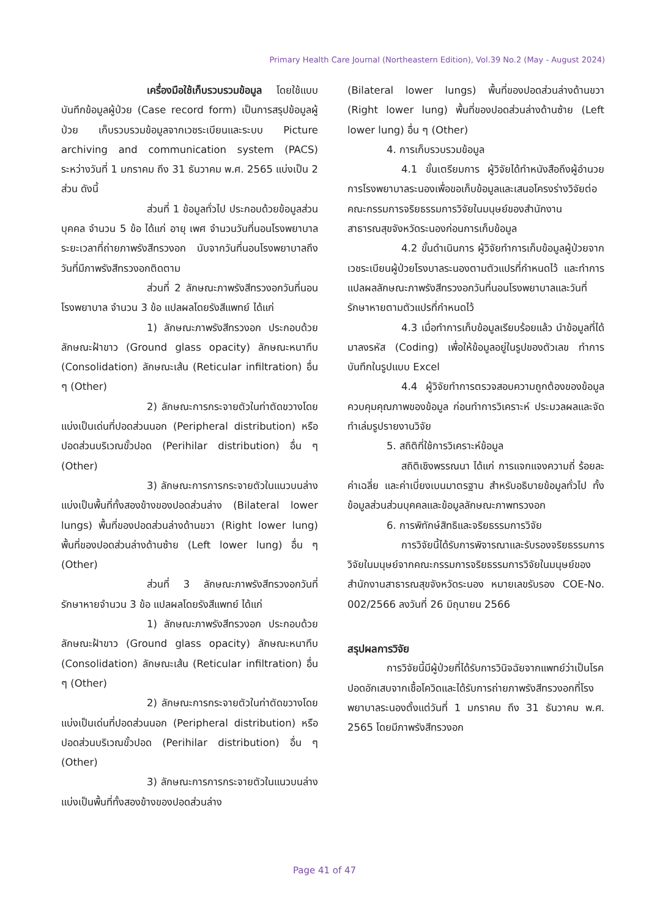Primary Health Care Journal (Northeastern Edition), Vol.39 No.2 (May - August 2024)
เครื่องมือใช้เก็บรวบรวมข้อมูล โดยใช้แบบบันทึกข้อมูลผู้ป่วย (Case record form) เป็นการสรุปข้อมูลผู้ป่วย เก็บรวบรวมข้อมูลจากเวชระเบียนและระบบ Picture archiving and communication system (PACS) ระหว่างวันที่ 1 มกราคม ถึง 31 ธันวาคม พ.ศ. 2565 แบ่งเป็น 2 ส่วน ดังนี้
ส่วนที่ 1 ข้อมูลทั่วไป ประกอบด้วยข้อมูลส่วนบุคคล จำนวน 5 ข้อ ได้แก่ อายุ เพศ จำนวนวันที่นอนโรงพยาบาล ระยะเวลาที่ถ่ายภาพรังสีทรวงอก นับจากวันที่นอนโรงพยาบาลถึงวันที่มีภาพรังสีทรวงอกติดตาม
ส่วนที่ 2 ลักษณะภาพรังสีทรวงอกวันที่นอนโรงพยาบาล จำนวน 3 ข้อ แปลผลโดยรังสีแพทย์ ได้แก่
1) ลักษณะภาพรังสีทรวงอก ประกอบด้วย ลักษณะฝ้าขาว (Ground glass opacity) ลักษณะหนาทึบ (Consolidation) ลักษณะเส้น (Reticular infiltration) อื่น ๆ (Other)
2) ลักษณะการกระจายตัวในท่าตัดขวางโดยแบ่งเป็นเด่นที่ปอดส่วนนอก (Peripheral distribution) หรือปอดส่วนบริเวณขั้วปอด (Perihilar distribution) อื่น ๆ (Other)
3) ลักษณะการการกระจายตัวในแนวบนล่าง แบ่งเป็นพื้นที่ทั้งสองข้างของปอดส่วนล่าง (Bilateral lower lungs) พื้นที่ของปอดส่วนล่างด้านขวา (Right lower lung) พื้นที่ของปอดส่วนล่างด้านซ้าย (Left lower lung) อื่น ๆ (Other)
ส่วนที่ 3 ลักษณะภาพรังสีทรวงอกวันที่รักษาหายจำนวน 3 ข้อ แปลผลโดยรังสีแพทย์ ได้แก่
1) ลักษณะภาพรังสีทรวงอก ประกอบด้วย ลักษณะฝ้าขาว (Ground glass opacity) ลักษณะหนาทึบ (Consolidation) ลักษณะเส้น (Reticular infiltration) อื่น ๆ (Other)
2) ลักษณะการกระจายตัวในท่าตัดขวางโดยแบ่งเป็นเด่นที่ปอดส่วนนอก (Peripheral distribution) หรือปอดส่วนบริเวณขั้วปอด (Perihilar distribution) อื่น ๆ (Other)
3) ลักษณะการการกระจายตัวในแนวบนล่าง แบ่งเป็นพื้นที่ทั้งสองข้างของปอดส่วนล่าง
(Bilateral lower lungs) พื้นที่ของปอดส่วนล่างด้านขวา (Right lower lung) พื้นที่ของปอดส่วนล่างด้านซ้าย (Left lower lung) อื่น ๆ (Other)
4. การเก็บรวบรวมข้อมูล
4.1 ขั้นเตรียมการ ผู้วิจัยได้ทำหนังสือถึงผู้อำนวยการโรงพยาบาลระนองเพื่อขอเก็บข้อมูลและเสนอโครงร่างวิจัยต่อคณะกรรมการจริยธรรมการวิจัยในมนุษย์ของสำนักงานสาธารณสุขจังหวัดระนองก่อนการเก็บข้อมูล
4.2 ขั้นดำเนินการ ผู้วิจัยทำการเก็บข้อมูลผู้ป่วยจากเวชระเบียนผู้ป่วยโรงบาลระนองตามตัวแปรที่กำหนดไว้ และทำการแปลผลลักษณะภาพรังสีทรวงอกวันที่นอนโรงพยาบาลและวันที่รักษาหายตามตัวแปรที่กำหนดไว้
4.3 เมื่อทำการเก็บข้อมูลเรียบร้อยแล้ว นำข้อมูลที่ได้มาลงรหัส (Coding) เพื่อให้ข้อมูลอยู่ในรูปของตัวเลข ทำการบันทึกในรูปแบบ Excel
4.4 ผู้วิจัยทำการตรวจสอบความถูกต้องของข้อมูล ควบคุมคุณภาพของข้อมูล ก่อนทำการวิเคราะห์ ประมวลผลและจัดทำเล่มรูปรายงานวิจัย
5. สถิติที่ใช้การวิเคราะห์ข้อมูล
สถิติเชิงพรรณนา ได้แก่ การแจกแจงความถี่ ร้อยละ ค่าเฉลี่ย และค่าเบี่ยงเบนมาตรฐาน สำหรับอธิบายข้อมูลทั่วไป ทั้งข้อมูลส่วนส่วนบุคคลและข้อมูลลักษณะภาพทรวงอก
6. การพิทักษ์สิทธิและจริยธรรมการวิจัย
การวิจัยนี้ได้รับการพิจารณาและรับรองจริยธรรมการวิจัยในมนุษย์จากคณะกรรมการจริยธรรมการวิจัยในมนุษย์ของสำนักงานสาธารณสุขจังหวัดระนอง หมายเลขรับรอง COE-No. 002/2566 ลงวันที่ 26 มิถุนายน 2566
สรุปผลการวิจัย
การวิจัยนี้มีผู้ป่วยที่ได้รับการวินิจฉัยจากแพทย์ว่าเป็นโรคปอดอักเสบจากเชื้อโควิดและได้รับการถ่ายภาพรังสีทรวงอกที่โรงพยาบาลระนองตั้งแต่วันที่ 1 มกราคม ถึง 31 ธันวาคม พ.ศ. 2565 โดยมีภาพรังสีทรวงอก
Page 41 of 47